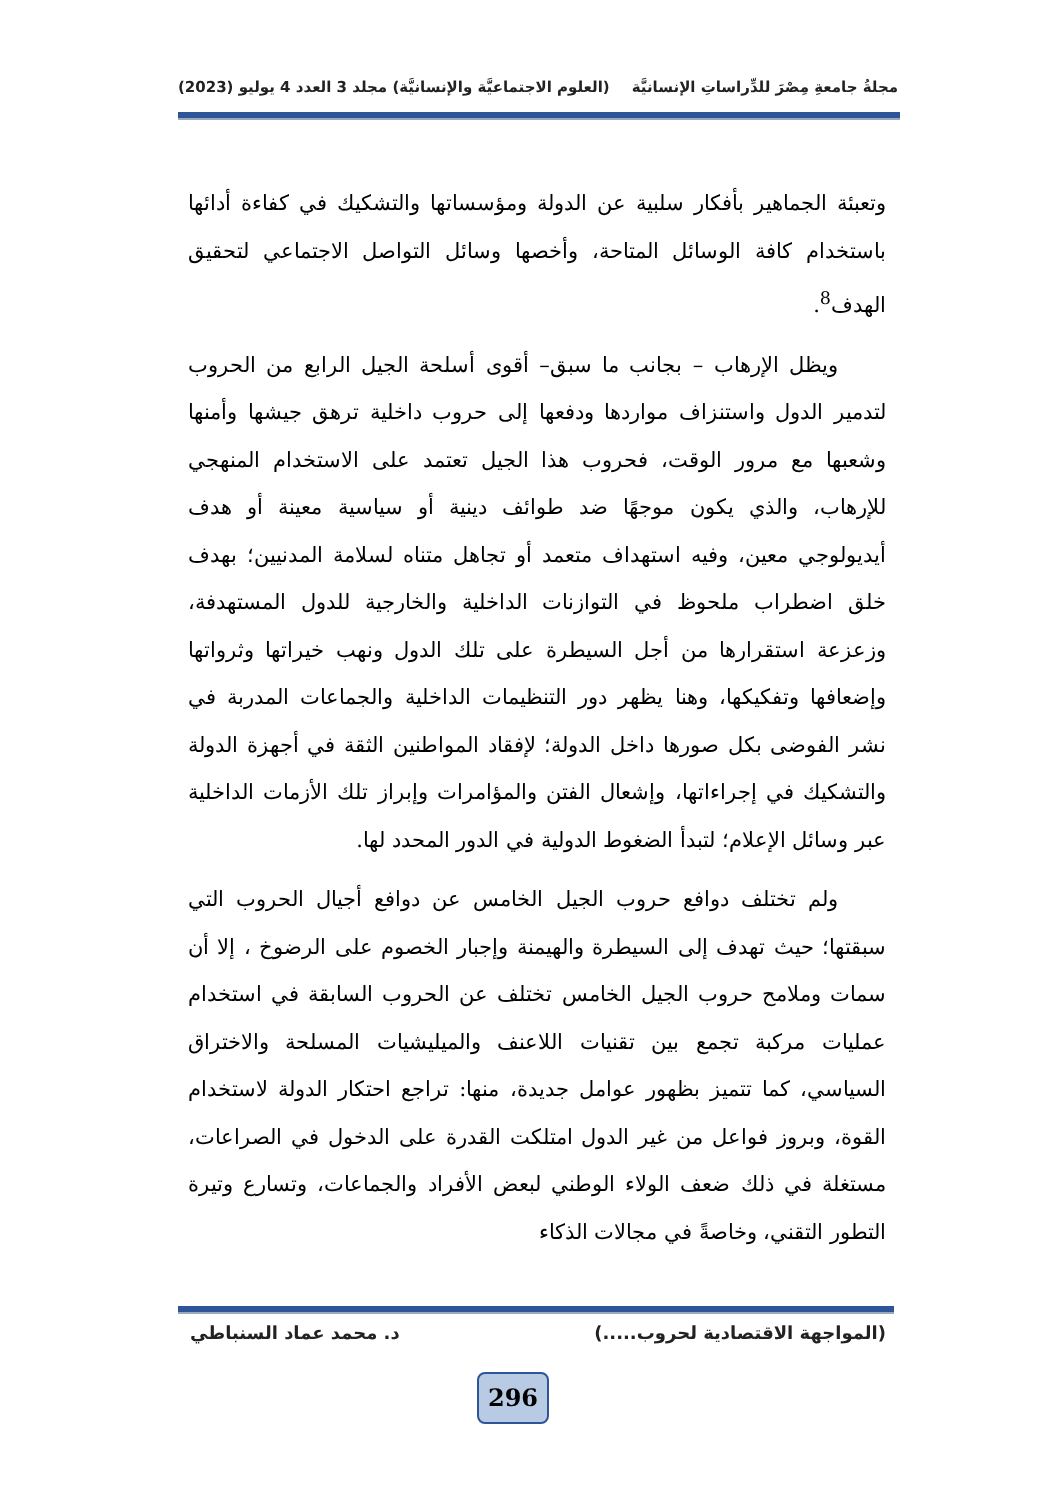مجلةُ جامعةِ مِصْرَ للدِّراساتِ الإنسانيَّة (العلوم الاجتماعيَّة والإنسانيَّة) مجلد 3 العدد 4 يوليو (2023)
وتعبئة الجماهير بأفكار سلبية عن الدولة ومؤسساتها والتشكيك في كفاءة أدائها باستخدام كافة الوسائل المتاحة، وأخصها وسائل التواصل الاجتماعي لتحقيق الهدف<sup>8</sup>.
ويظل الإرهاب – بجانب ما سبق– أقوى أسلحة الجيل الرابع من الحروب لتدمير الدول واستنزاف مواردها ودفعها إلى حروب داخلية ترهق جيشها وأمنها وشعبها مع مرور الوقت، فحروب هذا الجيل تعتمد على الاستخدام المنهجي للإرهاب، والذي يكون موجهًا ضد طوائف دينية أو سياسية معينة أو هدف أيديولوجي معين، وفيه استهداف متعمد أو تجاهل متناه لسلامة المدنيين؛ بهدف خلق اضطراب ملحوظ في التوازنات الداخلية والخارجية للدول المستهدفة، وزعزعة استقرارها من أجل السيطرة على تلك الدول ونهب خيراتها وثرواتها وإضعافها وتفكيكها، وهنا يظهر دور التنظيمات الداخلية والجماعات المدربة في نشر الفوضى بكل صورها داخل الدولة؛ لإفقاد المواطنين الثقة في أجهزة الدولة والتشكيك في إجراءاتها، وإشعال الفتن والمؤامرات وإبراز تلك الأزمات الداخلية عبر وسائل الإعلام؛ لتبدأ الضغوط الدولية في الدور المحدد لها.
ولم تختلف دوافع حروب الجيل الخامس عن دوافع أجيال الحروب التي سبقتها؛ حيث تهدف إلى السيطرة والهيمنة وإجبار الخصوم على الرضوخ ، إلا أن سمات وملامح حروب الجيل الخامس تختلف عن الحروب السابقة في استخدام عمليات مركبة تجمع بين تقنيات اللاعنف والميليشيات المسلحة والاختراق السياسي، كما تتميز بظهور عوامل جديدة، منها: تراجع احتكار الدولة لاستخدام القوة، وبروز فواعل من غير الدول امتلكت القدرة على الدخول في الصراعات، مستغلة في ذلك ضعف الولاء الوطني لبعض الأفراد والجماعات، وتسارع وتيرة التطور التقني، وخاصةً في مجالات الذكاء
(المواجهة الاقتصادية لحروب.....) د. محمد عماد السنباطي
296